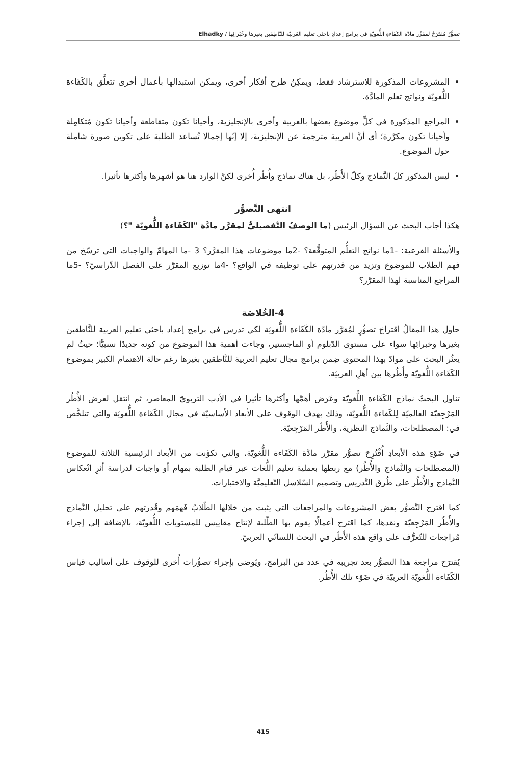تصوُّرٌ مُقتَرَحٌ لمقرَّر مادَّة الكَفَاءةِ اللُّغويّةِ في برامج إعدادِ باحثي تعليم العَربيّة للنَّاطِقين بغيرها وخُبَرائِها / Elhadky
المشروعات المذكورة للاسترشاد فقط، ويمكِنُ طرح أفكار أخرى، ويمكن استبدالها بأعمال أخرى تتعلَّق بالكَفَاءة اللُّغويّة ونواتج تعلم المادَّة.
المراجع المذكورة في كلِّ موضوع بعضها بالعربية وأخرى بالإنجليزية، وأحيانا تكون متقاطعة وأحيانا تكون مُتكامِلة وأحيانا تكون مكرَّرة؛ أي أنَّ العربية مترجمة عن الإنجليزية، إلا إنّها إجمالا تُساعد الطلبة على تكوين صورة شاملة حول الموضوع.
ليس المذكور كلّ النَّماذج وكلّ الأُطُر، بل هناك نماذج وأُطُر أُخرى لكنَّ الوارد هنا هو أشهرها وأكثرها تأثيرا.
انتهى التَّصوُّر
هكذا أجاب البحث عن السؤال الرئيس (ما الوصفُ التَّفصيليُّ لمقرَّر مادَّة "الكَفَاءة اللُّغويّة "؟)
والأسئلة الفرعية: -1ما نواتج التعلُّم المتوقَّعة؟ -2ما موضوعات هذا المقرَّر؟ 3 -ما المهامّ والواجبات التي ترسّخ من فهم الطلاب للموضوع وتزيد من قدرتهم على توظيفه في الواقع؟ -4ما توزيع المقرَّر على الفصل الدِّراسيّ؟ -5ما المراجع المناسبة لهذا المقرَّر؟
4-الخُلاصَة
حاول هذا المقالُ اقتراحَ تصوُّرٍ لمُقرَّر مادّة الكَفَاءة اللُّغويّة لكي تدرس في برامج إعداد باحثي تعليم العربية للنَّاطقين بغيرها وخبرائِها سواء على مستوى الدّبلوم أو الماجستير، وجاءت أهمية هذا الموضوع من كونه جديدًا نسبيًّا؛ حيثُ لم يعثُر البحث على موادّ بهذا المحتوى ضِمن برامج مجال تعليم العربية للنَّاطقين بغيرها رغم حالة الاهتمام الكبير بموضوع الكَفَاءة اللُّغويّة وأُطُرها بين أهلِ العربيّة.
تناول البحثُ نماذج الكَفَاءة اللُّغويّة وعَرَض أهمَّها وأكثرها تأثيرا في الأدب التربويّ المعاصر، ثم انتقل لعرض الأُطُر المَرْجِعيّة العالميّة لِلكَفاءة اللُّغويّة، وذلك بهدف الوقوف على الأبعاد الأساسيّة في مجال الكَفَاءة اللُّغويّة والتي تتلخَّص في: المصطلحات، والنَّماذج النظرية، والأُطُر المَرْجِعيّة.
في ضَوْءِ هذه الأبعادِ أُقْتُرِحَ تصوُّر مقرَّر مادَّة الكَفَاءة اللُّغويّة، والتي تكوَّنت من الأبعاد الرئيسية الثلاثة للموضوع (المصطلحات والنَّماذج والأُطُر) مع ربطها بعملية تعليم اللُّغات عبر قيام الطلبة بمهام أو واجبات لدراسة أثرِ انْعكاس النَّماذج والأُطُر على طُرق التَّدريس وتصميم السّلاسل التّعليميَّة والاختبارات.
كما اقترح التَّصوُّر بعض المشروعات والمراجعات التي يثبت من خلالها الطّلابُ فَهمَهم وقُدرتهم على تحليل النَّماذج والأُطُر المَرْجِعيّة ونقدها، كما اقترح أعمالًا يقوم بها الطّلبة لإنتاج مقاييس للمستويات اللُّغويّة، بالإضافة إلى إجراء مُراجعات للتّعرُّف على واقع هذه الأُطُر في البحث اللسانّي العربيّ.
يُقترَح مراجعة هذا التصوُّر بعد تجريبه في عدد من البرامج، ويُوصَى بإجراء تصوُّرات أُخرى للوقوف على أساليب قياس الكَفَاءة اللُّغويّة العربيّة في ضَوْء تلك الأُطُر.
415